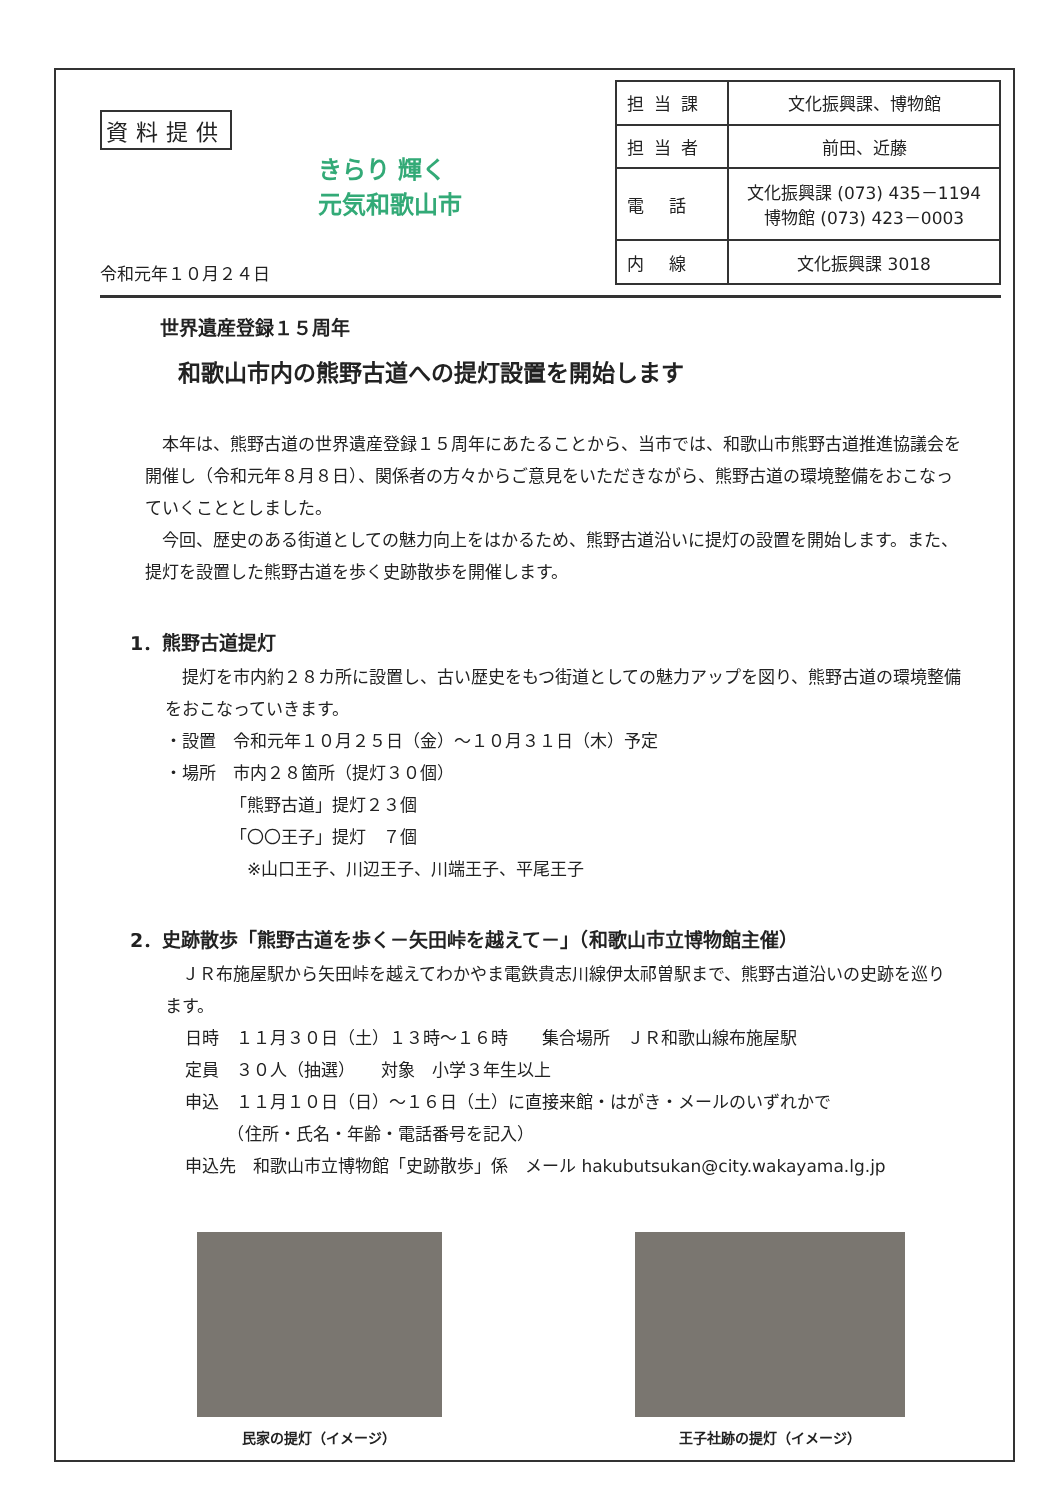資料提供
令和元年１０月２４日
きらり 輝く
元気和歌山市
| 担当課 | 文化振興課、博物館 |
| 担当者 | 前田、近藤 |
| 電 話 | 文化振興課 (073) 435－1194 博物館 (073) 423－0003 |
| 内 線 | 文化振興課 3018 |
世界遺産登録１５周年
和歌山市内の熊野古道への提灯設置を開始します
　本年は、熊野古道の世界遺産登録１５周年にあたることから、当市では、和歌山市熊野古道推進協議会を開催し（令和元年８月８日）、関係者の方々からご意見をいただきながら、熊野古道の環境整備をおこなっていくこととしました。
　今回、歴史のある街道としての魅力向上をはかるため、熊野古道沿いに提灯の設置を開始します。また、提灯を設置した熊野古道を歩く史跡散歩を開催します。
1．熊野古道提灯
　提灯を市内約２８カ所に設置し、古い歴史をもつ街道としての魅力アップを図り、熊野古道の環境整備をおこなっていきます。
・設置　令和元年１０月２５日（金）～１０月３１日（木）予定
・場所　市内２８箇所（提灯３０個）
「熊野古道」提灯２３個
「〇〇王子」提灯　７個
　※山口王子、川辺王子、川端王子、平尾王子
2．史跡散歩「熊野古道を歩く－矢田峠を越えて－」（和歌山市立博物館主催）
　ＪＲ布施屋駅から矢田峠を越えてわかやま電鉄貴志川線伊太祁曽駅まで、熊野古道沿いの史跡を巡ります。
日時　１１月３０日（土）１３時～１６時　　集合場所　ＪＲ和歌山線布施屋駅
定員　３０人（抽選）　　対象　小学３年生以上
申込　１１月１０日（日）～１６日（土）に直接来館・はがき・メールのいずれかで
　　　（住所・氏名・年齢・電話番号を記入）
申込先　和歌山市立博物館「史跡散歩」係　メール hakubutsukan@city.wakayama.lg.jp
民家の提灯（イメージ） 王子社跡の提灯（イメージ）